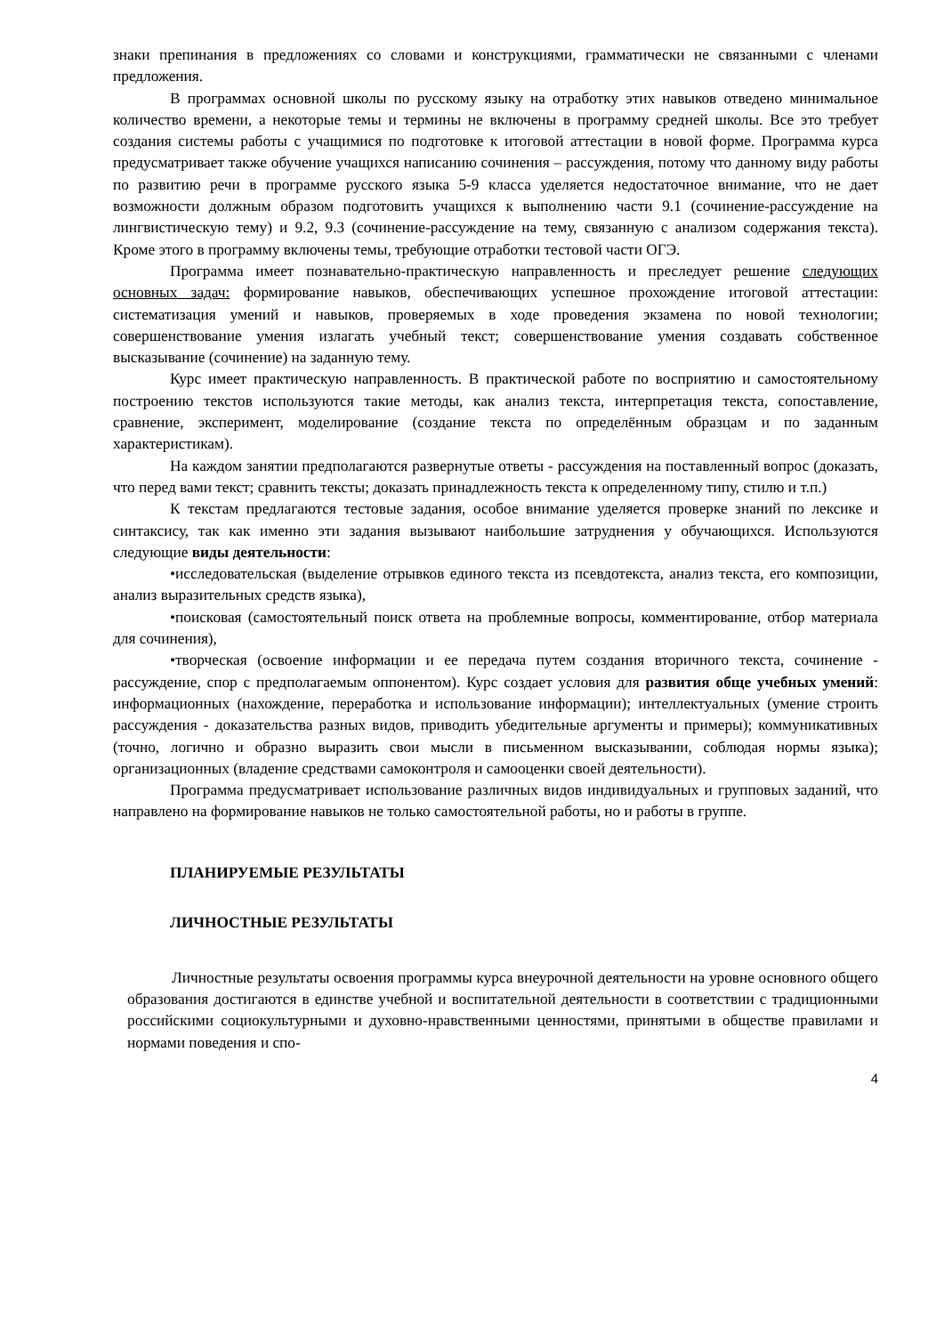знаки препинания в предложениях со словами и конструкциями, грамматически не связанными с членами предложения.
В программах основной школы по русскому языку на отработку этих навыков отведено минимальное количество времени, а некоторые темы и термины не включены в программу средней школы. Все это требует создания системы работы с учащимися по подготовке к итоговой аттестации в новой форме. Программа курса предусматривает также обучение учащихся написанию сочинения – рассуждения, потому что данному виду работы по развитию речи в программе русского языка 5-9 класса уделяется недостаточное внимание, что не дает возможности должным образом подготовить учащихся к выполнению части 9.1 (сочинение-рассуждение на лингвистическую тему) и 9.2, 9.3 (сочинение-рассуждение на тему, связанную с анализом содержания текста). Кроме этого в программу включены темы, требующие отработки тестовой части ОГЭ.
Программа имеет познавательно-практическую направленность и преследует решение следующих основных задач: формирование навыков, обеспечивающих успешное прохождение итоговой аттестации: систематизация умений и навыков, проверяемых в ходе проведения экзамена по новой технологии; совершенствование умения излагать учебный текст; совершенствование умения создавать собственное высказывание (сочинение) на заданную тему.
Курс имеет практическую направленность. В практической работе по восприятию и самостоятельному построению текстов используются такие методы, как анализ текста, интерпретация текста, сопоставление, сравнение, эксперимент, моделирование (создание текста по определённым образцам и по заданным характеристикам).
На каждом занятии предполагаются развернутые ответы - рассуждения на поставленный вопрос (доказать, что перед вами текст; сравнить тексты; доказать принадлежность текста к определенному типу, стилю и т.п.)
К текстам предлагаются тестовые задания, особое внимание уделяется проверке знаний по лексике и синтаксису, так как именно эти задания вызывают наибольшие затруднения у обучающихся. Используются следующие виды деятельности:
•исследовательская (выделение отрывков единого текста из псевдотекста, анализ текста, его композиции, анализ выразительных средств языка),
•поисковая (самостоятельный поиск ответа на проблемные вопросы, комментирование, отбор материала для сочинения),
•творческая (освоение информации и ее передача путем создания вторичного текста, сочинение - рассуждение, спор с предполагаемым оппонентом). Курс создает условия для развития обще учебных умений: информационных (нахождение, переработка и использование информации); интеллектуальных (умение строить рассуждения - доказательства разных видов, приводить убедительные аргументы и примеры); коммуникативных (точно, логично и образно выразить свои мысли в письменном высказывании, соблюдая нормы языка); организационных (владение средствами самоконтроля и самооценки своей деятельности).
Программа предусматривает использование различных видов индивидуальных и групповых заданий, что направлено на формирование навыков не только самостоятельной работы, но и работы в группе.
ПЛАНИРУЕМЫЕ РЕЗУЛЬТАТЫ
ЛИЧНОСТНЫЕ РЕЗУЛЬТАТЫ
Личностные результаты освоения программы курса внеурочной деятельности на уровне основного общего образования достигаются в единстве учебной и воспитательной деятельности в соответствии с традиционными российскими социокультурными и духовно-нравственными ценностями, принятыми в обществе правилами и нормами поведения и спо-
4